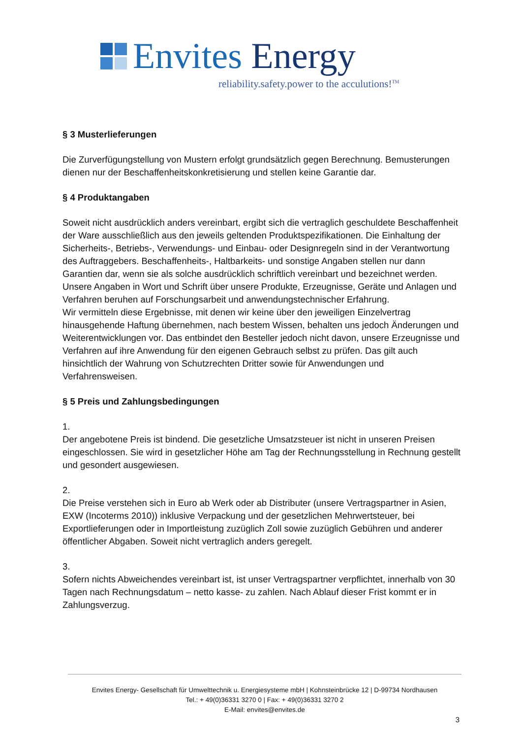Envites Energy
reliability.safety.power to the acculutions!<sup>TM</sup>
§ 3 Musterlieferungen
Die Zurverfügungstellung von Mustern erfolgt grundsätzlich gegen Berechnung. Bemusterungen dienen nur der Beschaffenheitskonkretisierung und stellen keine Garantie dar.
§ 4 Produktangaben
Soweit nicht ausdrücklich anders vereinbart, ergibt sich die vertraglich geschuldete Beschaffenheit der Ware ausschließlich aus den jeweils geltenden Produktspezifikationen. Die Einhaltung der Sicherheits-, Betriebs-, Verwendungs- und Einbau- oder Designregeln sind in der Verantwortung des Auftraggebers. Beschaffenheits-, Haltbarkeits- und sonstige Angaben stellen nur dann Garantien dar, wenn sie als solche ausdrücklich schriftlich vereinbart und bezeichnet werden.
Unsere Angaben in Wort und Schrift über unsere Produkte, Erzeugnisse, Geräte und Anlagen und Verfahren beruhen auf Forschungsarbeit und anwendungstechnischer Erfahrung.
Wir vermitteln diese Ergebnisse, mit denen wir keine über den jeweiligen Einzelvertrag hinausgehende Haftung übernehmen, nach bestem Wissen, behalten uns jedoch Änderungen und Weiterentwicklungen vor. Das entbindet den Besteller jedoch nicht davon, unsere Erzeugnisse und Verfahren auf ihre Anwendung für den eigenen Gebrauch selbst zu prüfen. Das gilt auch hinsichtlich der Wahrung von Schutzrechten Dritter sowie für Anwendungen und Verfahrensweisen.
§ 5 Preis und Zahlungsbedingungen
1.
Der angebotene Preis ist bindend. Die gesetzliche Umsatzsteuer ist nicht in unseren Preisen eingeschlossen. Sie wird in gesetzlicher Höhe am Tag der Rechnungsstellung in Rechnung gestellt und gesondert ausgewiesen.
2.
Die Preise verstehen sich in Euro ab Werk oder ab Distributer (unsere Vertragspartner in Asien, EXW (Incoterms 2010)) inklusive Verpackung und der gesetzlichen Mehrwertsteuer, bei Exportlieferungen oder in Importleistung zuzüglich Zoll sowie zuzüglich Gebühren und anderer öffentlicher Abgaben. Soweit nicht vertraglich anders geregelt.
3.
Sofern nichts Abweichendes vereinbart ist, ist unser Vertragspartner verpflichtet, innerhalb von 30 Tagen nach Rechnungsdatum – netto kasse- zu zahlen. Nach Ablauf dieser Frist kommt er in Zahlungsverzug.
Envites Energy- Gesellschaft für Umwelttechnik u. Energiesysteme mbH | Kohnsteinbrücke 12 | D-99734 Nordhausen
Tel.: + 49(0)36331 3270 0 | Fax: + 49(0)36331 3270 2
E-Mail: envites@envites.de
3